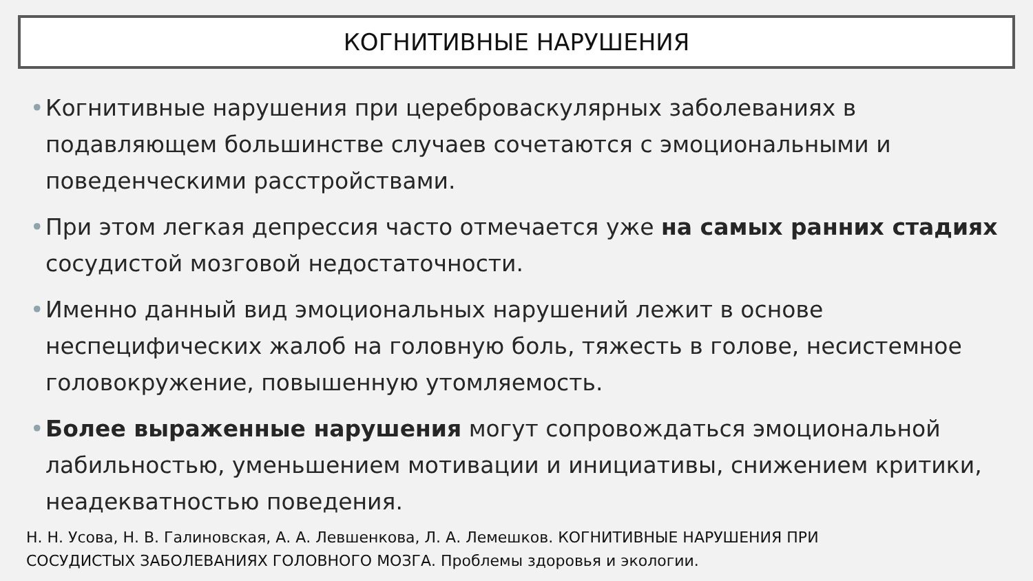КОГНИТИВНЫЕ НАРУШЕНИЯ
• Когнитивные нарушения при цереброваскулярных заболеваниях в подавляющем большинстве случаев сочетаются с эмоциональными и поведенческими расстройствами.
• При этом легкая депрессия часто отмечается уже на самых ранних стадиях сосудистой мозговой недостаточности.
• Именно данный вид эмоциональных нарушений лежит в основе неспецифических жалоб на головную боль, тяжесть в голове, несистемное головокружение, повышенную утомляемость.
• Более выраженные нарушения могут сопровождаться эмоциональной лабильностью, уменьшением мотивации и инициативы, снижением критики, неадекватностью поведения.
Н. Н. Усова, Н. В. Галиновская, А. А. Левшенкова, Л. А. Лемешков. КОГНИТИВНЫЕ НАРУШЕНИЯ ПРИ
СОСУДИСТЫХ ЗАБОЛЕВАНИЯХ ГОЛОВНОГО МОЗГА. Проблемы здоровья и экологии.